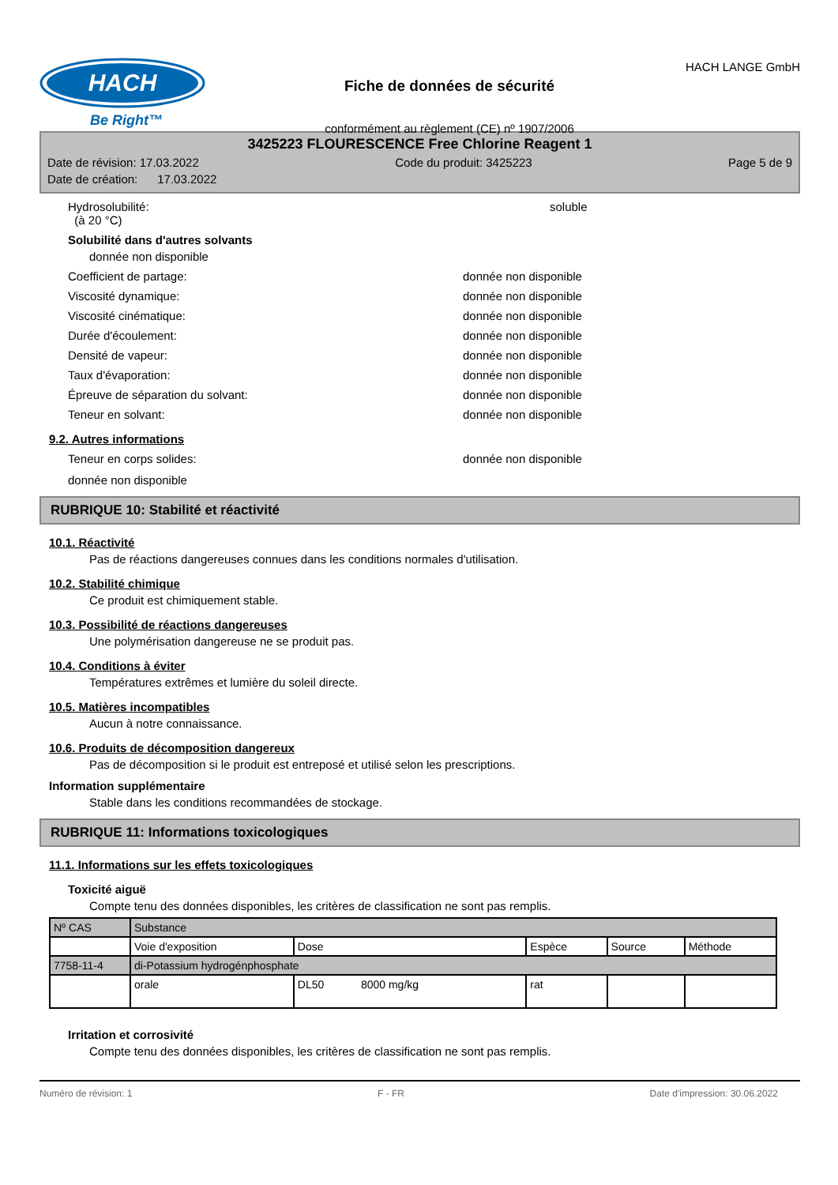HACH
Be Right™
Fiche de données de sécurité
conformément au règlement (CE) nº 1907/2006
HACH LANGE GmbH
3425223 FLOURESCENCE Free Chlorine Reagent 1
Date de révision: 17.03.2022 Code du produit: 3425223 Page 5 de 9
Date de création: 17.03.2022
Hydrosolubilité:
(à 20 °C) soluble
Solubilité dans d'autres solvants
donnée non disponible
Coefficient de partage: donnée non disponible
Viscosité dynamique: donnée non disponible
Viscosité cinématique: donnée non disponible
Durée d'écoulement: donnée non disponible
Densité de vapeur: donnée non disponible
Taux d'évaporation: donnée non disponible
Épreuve de séparation du solvant: donnée non disponible
Teneur en solvant: donnée non disponible
9.2. Autres informations
Teneur en corps solides: donnée non disponible
donnée non disponible
RUBRIQUE 10: Stabilité et réactivité
10.1. Réactivité
Pas de réactions dangereuses connues dans les conditions normales d'utilisation.
10.2. Stabilité chimique
Ce produit est chimiquement stable.
10.3. Possibilité de réactions dangereuses
Une polymérisation dangereuse ne se produit pas.
10.4. Conditions à éviter
Températures extrêmes et lumière du soleil directe.
10.5. Matières incompatibles
Aucun à notre connaissance.
10.6. Produits de décomposition dangereux
Pas de décomposition si le produit est entreposé et utilisé selon les prescriptions.
Information supplémentaire
Stable dans les conditions recommandées de stockage.
RUBRIQUE 11: Informations toxicologiques
11.1. Informations sur les effets toxicologiques
Toxicité aiguë
Compte tenu des données disponibles, les critères de classification ne sont pas remplis.
| Nº CAS | Substance | | | | |
| | Voie d'exposition | Dose | Espèce | Source | Méthode |
| 7758-11-4 | di-Potassium hydrogénphosphate | | | | |
| | orale | DL50 8000 mg/kg | rat | | |
Irritation et corrosivité
Compte tenu des données disponibles, les critères de classification ne sont pas remplis.
Numéro de révision: 1 F - FR Date d'impression: 30.06.2022